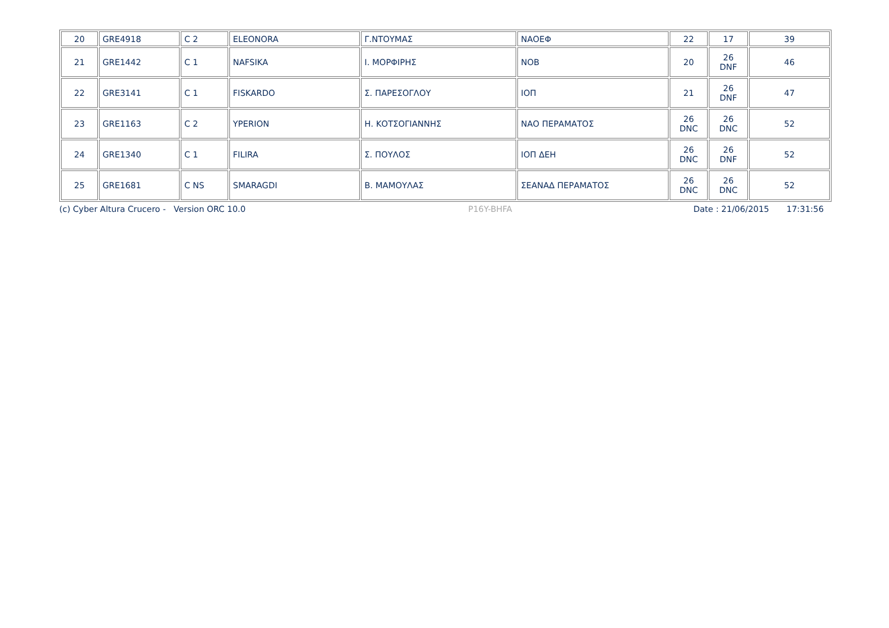| 20 | GRE4918 | C 2 | ELEONORA | Γ.ΝΤΟΥΜΑΣ | ΝΑΟΕΦ | 22 | 17 | 39 |
| 21 | GRE1442 | C 1 | NAFSIKA | Ι. ΜΟΡΦΙΡΗΣ | ΝΟΒ | 20 | 26 DNF | 46 |
| 22 | GRE3141 | C 1 | FISKARDO | Σ. ΠΑΡΕΣΟΓΛΟΥ | ΙΟΠ | 21 | 26 DNF | 47 |
| 23 | GRE1163 | C 2 | YPERION | Η. ΚΟΤΣΟΓΙΑΝΝΗΣ | ΝΑΟ ΠΕΡΑΜΑΤΟΣ | 26 DNC | 26 DNC | 52 |
| 24 | GRE1340 | C 1 | FILIRA | Σ. ΠΟΥΛΟΣ | ΙΟΠ ΔΕΗ | 26 DNC | 26 DNF | 52 |
| 25 | GRE1681 | C NS | SMARAGDI | Β. ΜΑΜΟΥΛΑΣ | ΣΕΑΝΑΔ ΠΕΡΑΜΑΤΟΣ | 26 DNC | 26 DNC | 52 |
(c) Cyber Altura Crucero - Version ORC 10.0 P16Y-BHFA Date : 21/06/2015 17:31:56